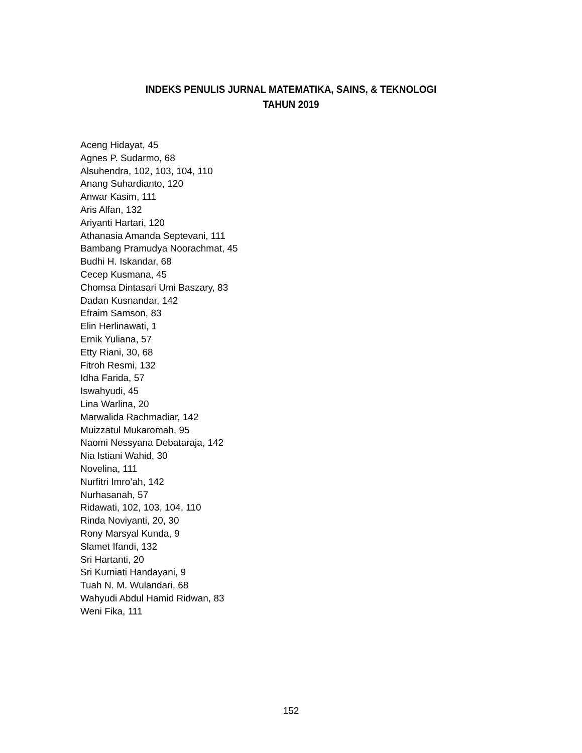INDEKS PENULIS JURNAL MATEMATIKA, SAINS, & TEKNOLOGI
TAHUN 2019
Aceng Hidayat, 45
Agnes P. Sudarmo, 68
Alsuhendra, 102, 103, 104, 110
Anang Suhardianto, 120
Anwar Kasim, 111
Aris Alfan, 132
Ariyanti Hartari, 120
Athanasia Amanda Septevani, 111
Bambang Pramudya Noorachmat, 45
Budhi H. Iskandar, 68
Cecep Kusmana, 45
Chomsa Dintasari Umi Baszary, 83
Dadan Kusnandar, 142
Efraim Samson, 83
Elin Herlinawati, 1
Ernik Yuliana, 57
Etty Riani, 30, 68
Fitroh Resmi, 132
Idha Farida, 57
Iswahyudi, 45
Lina Warlina, 20
Marwalida Rachmadiar, 142
Muizzatul Mukaromah, 95
Naomi Nessyana Debataraja, 142
Nia Istiani Wahid, 30
Novelina, 111
Nurfitri Imro’ah, 142
Nurhasanah, 57
Ridawati, 102, 103, 104, 110
Rinda Noviyanti, 20, 30
Rony Marsyal Kunda, 9
Slamet Ifandi, 132
Sri Hartanti, 20
Sri Kurniati Handayani, 9
Tuah N. M. Wulandari, 68
Wahyudi Abdul Hamid Ridwan, 83
Weni Fika, 111
152